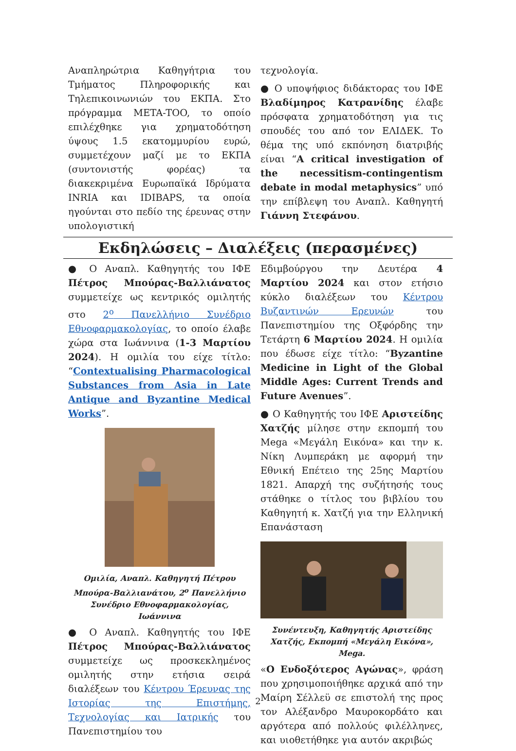Αναπληρώτρια Καθηγήτρια του Τμήματος Πληροφορικής και Τηλεπικοινωνιών του ΕΚΠΑ. Στο πρόγραμμα META-TOO, το οποίο επιλέχθηκε για χρηματοδότηση ύψους 1.5 εκατομμυρίου ευρώ, συμμετέχουν μαζί με το ΕΚΠΑ (συντονιστής φορέας) τα διακεκριμένα Ευρωπαϊκά Ιδρύματα INRIA και IDIBAPS, τα οποία ηγούνται στο πεδίο της έρευνας στην υπολογιστική
τεχνολογία.
● Ο υποψήφιος διδάκτορας του ΙΦΕ Βλαδίμηρος Κατρανίδης έλαβε πρόσφατα χρηματοδότηση για τις σπουδές του από τον ΕΛΙΔΕΚ. Το θέμα της υπό εκπόνηση διατριβής είναι “A critical investigation of the necessitism-contingentism debate in modal metaphysics” υπό την επίβλεψη του Αναπλ. Καθηγητή Γιάννη Στεφάνου.
Εκδηλώσεις – Διαλέξεις (περασμένες)
● Ο Αναπλ. Καθηγητής του ΙΦΕ Πέτρος Μπούρας-Βαλλιάνατος συμμετείχε ως κεντρικός ομιλητής στο 2<sup>ο</sup> Πανελλήνιο Συνέδριο Εθνοφαρμακολογίας, το οποίο έλαβε χώρα στα Ιωάννινα (1-3 Μαρτίου 2024). Η ομιλία του είχε τίτλο: “Contextualising Pharmacological Substances from Asia in Late Antique and Byzantine Medical Works”.
Ομιλία, Αναπλ. Καθηγητή Πέτρου Μπούρα-Βαλλιανάτου, 2<sup>ο</sup> Πανελλήνιο Συνέδριο Εθνοφαρμακολογίας, Ιωάννινα
● Ο Αναπλ. Καθηγητής του ΙΦΕ Πέτρος Μπούρας-Βαλλιάνατος συμμετείχε ως προσκεκλημένος ομιλητής στην ετήσια σειρά διαλέξεων του Κέντρου Έρευνας της Ιστορίας της Επιστήμης, Τεχνολογίας και Ιατρικής του Πανεπιστημίου του
Εδιμβούργου την Δευτέρα 4 Μαρτίου 2024 και στον ετήσιο κύκλο διαλέξεων του Κέντρου Βυζαντινών Ερευνών του Πανεπιστημίου της Οξφόρδης την Τετάρτη 6 Μαρτίου 2024. Η ομιλία που έδωσε είχε τίτλο: “Byzantine Medicine in Light of the Global Middle Ages: Current Trends and Future Avenues”.
● Ο Καθηγητής του ΙΦΕ Αριστείδης Χατζής μίλησε στην εκπομπή του Mega «Μεγάλη Εικόνα» και την κ. Νίκη Λυμπεράκη με αφορμή την Εθνική Επέτειο της 25ης Μαρτίου 1821. Απαρχή της συζήτησής τους στάθηκε ο τίτλος του βιβλίου του Καθηγητή κ. Χατζή για την Ελληνική Επανάσταση
Συνέντευξη, Καθηγητής Αριστείδης Χατζής, Εκπομπή «Μεγάλη Εικόνα», Mega.
«Ο Ενδοξότερος Αγώνας», φράση που χρησιμοποιήθηκε αρχικά από την Μαίρη Σέλλεϋ σε επιστολή της προς τον Αλέξανδρο Μαυροκορδάτο και αργότερα από πολλούς φιλέλληνες, και υιοθετήθηκε για αυτόν ακριβώς
2